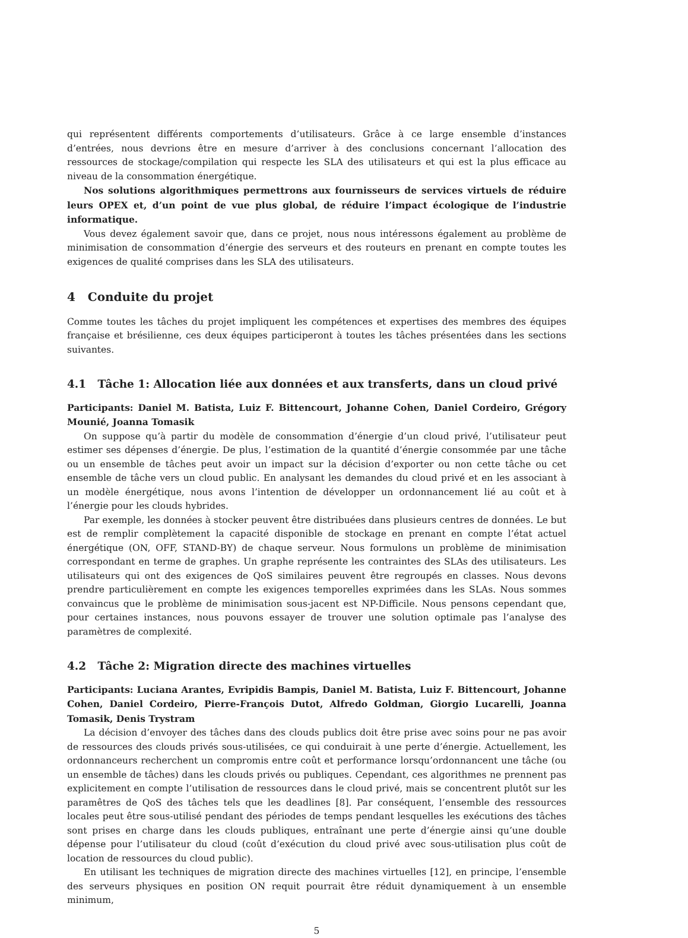qui représentent différents comportements d’utilisateurs. Grâce à ce large ensemble d’instances d’entrées, nous devrions être en mesure d’arriver à des conclusions concernant l’allocation des ressources de stockage/compilation qui respecte les SLA des utilisateurs et qui est la plus efficace au niveau de la consommation énergétique.
Nos solutions algorithmiques permettrons aux fournisseurs de services virtuels de réduire leurs OPEX et, d’un point de vue plus global, de réduire l’impact écologique de l’industrie informatique.
Vous devez également savoir que, dans ce projet, nous nous intéressons également au problème de minimisation de consommation d’énergie des serveurs et des routeurs en prenant en compte toutes les exigences de qualité comprises dans les SLA des utilisateurs.
4 Conduite du projet
Comme toutes les tâches du projet impliquent les compétences et expertises des membres des équipes française et brésilienne, ces deux équipes participeront à toutes les tâches présentées dans les sections suivantes.
4.1 Tâche 1: Allocation liée aux données et aux transferts, dans un cloud privé
Participants: Daniel M. Batista, Luiz F. Bittencourt, Johanne Cohen, Daniel Cordeiro, Grégory Mounié, Joanna Tomasik
On suppose qu’à partir du modèle de consommation d’énergie d’un cloud privé, l’utilisateur peut estimer ses dépenses d’énergie. De plus, l’estimation de la quantité d’énergie consommée par une tâche ou un ensemble de tâches peut avoir un impact sur la décision d’exporter ou non cette tâche ou cet ensemble de tâche vers un cloud public. En analysant les demandes du cloud privé et en les associant à un modèle énergétique, nous avons l’intention de développer un ordonnancement lié au coût et à l’énergie pour les clouds hybrides.
Par exemple, les données à stocker peuvent être distribuées dans plusieurs centres de données. Le but est de remplir complètement la capacité disponible de stockage en prenant en compte l’état actuel énergétique (ON, OFF, STAND-BY) de chaque serveur. Nous formulons un problème de minimisation correspondant en terme de graphes. Un graphe représente les contraintes des SLAs des utilisateurs. Les utilisateurs qui ont des exigences de QoS similaires peuvent être regroupés en classes. Nous devons prendre particulièrement en compte les exigences temporelles exprimées dans les SLAs. Nous sommes convaincus que le problème de minimisation sous-jacent est NP-Difficile. Nous pensons cependant que, pour certaines instances, nous pouvons essayer de trouver une solution optimale pas l’analyse des paramètres de complexité.
4.2 Tâche 2: Migration directe des machines virtuelles
Participants: Luciana Arantes, Evripidis Bampis, Daniel M. Batista, Luiz F. Bittencourt, Johanne Cohen, Daniel Cordeiro, Pierre-François Dutot, Alfredo Goldman, Giorgio Lucarelli, Joanna Tomasik, Denis Trystram
La décision d’envoyer des tâches dans des clouds publics doit être prise avec soins pour ne pas avoir de ressources des clouds privés sous-utilisées, ce qui conduirait à une perte d’énergie. Actuellement, les ordonnanceurs recherchent un compromis entre coût et performance lorsqu’ordonnancent une tâche (ou un ensemble de tâches) dans les clouds privés ou publiques. Cependant, ces algorithmes ne prennent pas explicitement en compte l’utilisation de ressources dans le cloud privé, mais se concentrent plutôt sur les paramêtres de QoS des tâches tels que les deadlines [8]. Par conséquent, l’ensemble des ressources locales peut être sous-utilisé pendant des périodes de temps pendant lesquelles les exécutions des tâches sont prises en charge dans les clouds publiques, entraînant une perte d’énergie ainsi qu’une double dépense pour l’utilisateur du cloud (coût d’exécution du cloud privé avec sous-utilisation plus coût de location de ressources du cloud public).
En utilisant les techniques de migration directe des machines virtuelles [12], en principe, l’ensemble des serveurs physiques en position ON requit pourrait être réduit dynamiquement à un ensemble minimum,
5